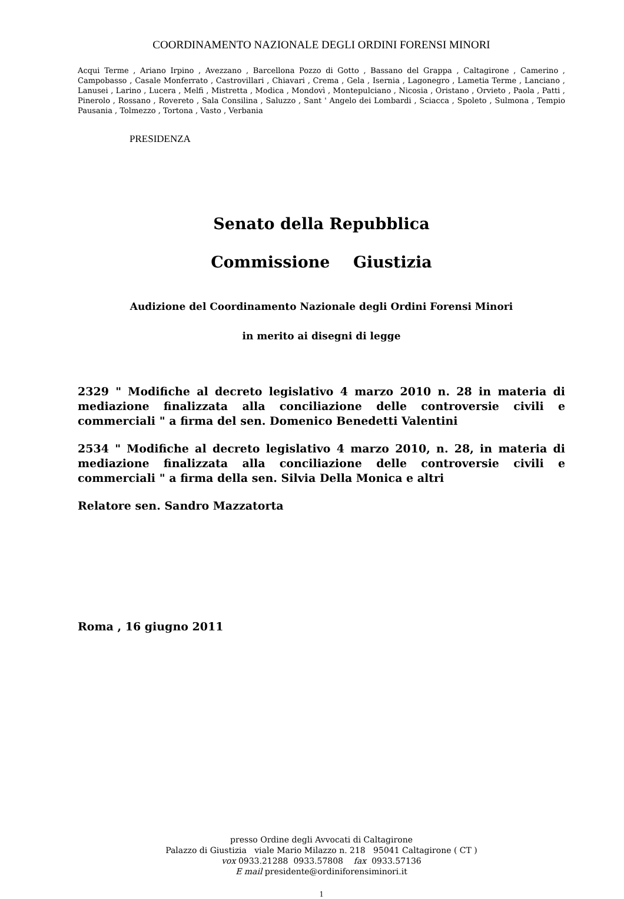COORDINAMENTO NAZIONALE DEGLI ORDINI FORENSI MINORI
Acqui Terme , Ariano Irpino , Avezzano , Barcellona Pozzo di Gotto , Bassano del Grappa , Caltagirone , Camerino , Campobasso , Casale Monferrato , Castrovillari , Chiavari , Crema , Gela , Isernia , Lagonegro , Lametia Terme , Lanciano , Lanusei , Larino , Lucera , Melfi , Mistretta , Modica , Mondovì , Montepulciano , Nicosia , Oristano , Orvieto , Paola , Patti , Pinerolo , Rossano , Rovereto , Sala Consilina , Saluzzo , Sant ' Angelo dei Lombardi , Sciacca , Spoleto , Sulmona , Tempio Pausania , Tolmezzo , Tortona , Vasto , Verbania
PRESIDENZA
Senato della Repubblica
Commissione Giustizia
Audizione del Coordinamento Nazionale degli Ordini Forensi Minori
in merito ai disegni di legge
2329 " Modifiche al decreto legislativo 4 marzo 2010 n. 28 in materia di mediazione finalizzata alla conciliazione delle controversie civili e commerciali " a firma del sen. Domenico Benedetti Valentini
2534 " Modifiche al decreto legislativo 4 marzo 2010, n. 28, in materia di mediazione finalizzata alla conciliazione delle controversie civili e commerciali " a firma della sen. Silvia Della Monica e altri
Relatore sen. Sandro Mazzatorta
Roma , 16 giugno 2011
presso Ordine degli Avvocati di Caltagirone
Palazzo di Giustizia viale Mario Milazzo n. 218 95041 Caltagirone ( CT )
vox 0933.21288 0933.57808 fax 0933.57136
E mail presidente@ordiniforensiminori.it
1